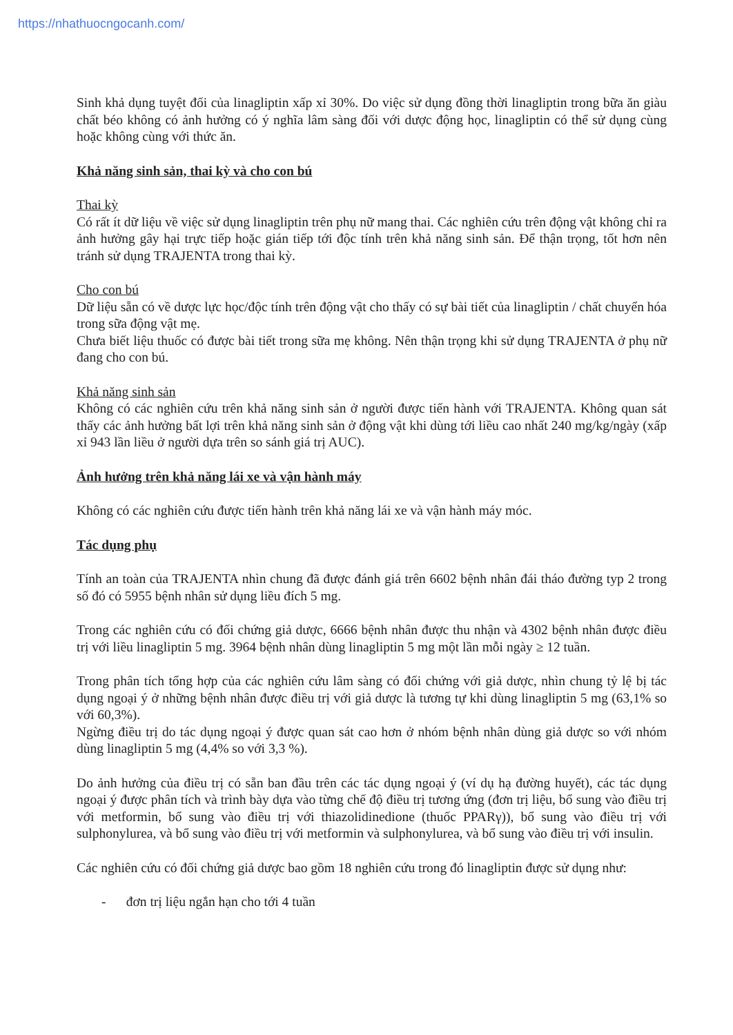https://nhathuocngocanh.com/
Sinh khả dụng tuyệt đối của linagliptin xấp xỉ 30%. Do việc sử dụng đồng thời linagliptin trong bữa ăn giàu chất béo không có ảnh hưởng có ý nghĩa lâm sàng đối với dược động học, linagliptin có thể sử dụng cùng hoặc không cùng với thức ăn.
Khả năng sinh sản, thai kỳ và cho con bú
Thai kỳ
Có rất ít dữ liệu về việc sử dụng linagliptin trên phụ nữ mang thai. Các nghiên cứu trên động vật không chỉ ra ảnh hưởng gây hại trực tiếp hoặc gián tiếp tới độc tính trên khả năng sinh sản. Để thận trọng, tốt hơn nên tránh sử dụng TRAJENTA trong thai kỳ.
Cho con bú
Dữ liệu sẵn có về dược lực học/độc tính trên động vật cho thấy có sự bài tiết của linagliptin / chất chuyển hóa trong sữa động vật mẹ.
Chưa biết liệu thuốc có được bài tiết trong sữa mẹ không. Nên thận trọng khi sử dụng TRAJENTA ở phụ nữ đang cho con bú.
Khả năng sinh sản
Không có các nghiên cứu trên khả năng sinh sản ở người được tiến hành với TRAJENTA. Không quan sát thấy các ảnh hưởng bất lợi trên khả năng sinh sản ở động vật khi dùng tới liều cao nhất 240 mg/kg/ngày (xấp xỉ 943 lần liều ở người dựa trên so sánh giá trị AUC).
Ảnh hưởng trên khả năng lái xe và vận hành máy
Không có các nghiên cứu được tiến hành trên khả năng lái xe và vận hành máy móc.
Tác dụng phụ
Tính an toàn của TRAJENTA nhìn chung đã được đánh giá trên 6602 bệnh nhân đái tháo đường typ 2 trong số đó có 5955 bệnh nhân sử dụng liều đích 5 mg.
Trong các nghiên cứu có đối chứng giả dược, 6666 bệnh nhân được thu nhận và 4302 bệnh nhân được điều trị với liều linagliptin 5 mg. 3964 bệnh nhân dùng linagliptin 5 mg một lần mỗi ngày ≥ 12 tuần.
Trong phân tích tổng hợp của các nghiên cứu lâm sàng có đối chứng với giả dược, nhìn chung tỷ lệ bị tác dụng ngoại ý ở những bệnh nhân được điều trị với giả dược là tương tự khi dùng linagliptin 5 mg (63,1% so với 60,3%).
Ngừng điều trị do tác dụng ngoại ý được quan sát cao hơn ở nhóm bệnh nhân dùng giả dược so với nhóm dùng linagliptin 5 mg (4,4% so với 3,3 %).
Do ảnh hưởng của điều trị có sẵn ban đầu trên các tác dụng ngoại ý (ví dụ hạ đường huyết), các tác dụng ngoại ý được phân tích và trình bày dựa vào từng chế độ điều trị tương ứng (đơn trị liệu, bổ sung vào điều trị với metformin, bổ sung vào điều trị với thiazolidinedione (thuốc PPARγ)), bổ sung vào điều trị với sulphonylurea, và bổ sung vào điều trị với metformin và sulphonylurea, và bổ sung vào điều trị với insulin.
Các nghiên cứu có đối chứng giả dược bao gồm 18 nghiên cứu trong đó linagliptin được sử dụng như:
- đơn trị liệu ngắn hạn cho tới 4 tuần